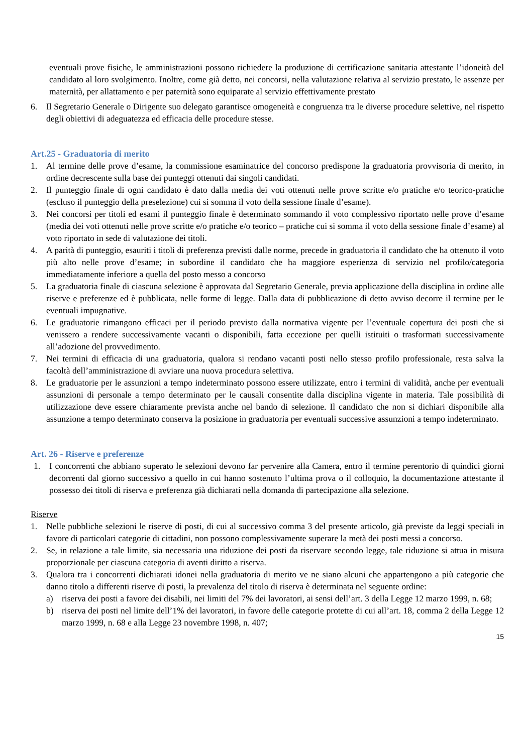eventuali prove fisiche, le amministrazioni possono richiedere la produzione di certificazione sanitaria attestante l’idoneità del candidato al loro svolgimento. Inoltre, come già detto, nei concorsi, nella valutazione relativa al servizio prestato, le assenze per maternità, per allattamento e per paternità sono equiparate al servizio effettivamente prestato
6. Il Segretario Generale o Dirigente suo delegato garantisce omogeneità e congruenza tra le diverse procedure selettive, nel rispetto degli obiettivi di adeguatezza ed efficacia delle procedure stesse.
Art.25 - Graduatoria di merito
1. Al termine delle prove d’esame, la commissione esaminatrice del concorso predispone la graduatoria provvisoria di merito, in ordine decrescente sulla base dei punteggi ottenuti dai singoli candidati.
2. Il punteggio finale di ogni candidato è dato dalla media dei voti ottenuti nelle prove scritte e/o pratiche e/o teorico-pratiche (escluso il punteggio della preselezione) cui si somma il voto della sessione finale d’esame).
3. Nei concorsi per titoli ed esami il punteggio finale è determinato sommando il voto complessivo riportato nelle prove d’esame (media dei voti ottenuti nelle prove scritte e/o pratiche e/o teorico – pratiche cui si somma il voto della sessione finale d’esame) al voto riportato in sede di valutazione dei titoli.
4. A parità di punteggio, esauriti i titoli di preferenza previsti dalle norme, precede in graduatoria il candidato che ha ottenuto il voto più alto nelle prove d’esame; in subordine il candidato che ha maggiore esperienza di servizio nel profilo/categoria immediatamente inferiore a quella del posto messo a concorso
5. La graduatoria finale di ciascuna selezione è approvata dal Segretario Generale, previa applicazione della disciplina in ordine alle riserve e preferenze ed è pubblicata, nelle forme di legge. Dalla data di pubblicazione di detto avviso decorre il termine per le eventuali impugnative.
6. Le graduatorie rimangono efficaci per il periodo previsto dalla normativa vigente per l’eventuale copertura dei posti che si venissero a rendere successivamente vacanti o disponibili, fatta eccezione per quelli istituiti o trasformati successivamente all’adozione del provvedimento.
7. Nei termini di efficacia di una graduatoria, qualora si rendano vacanti posti nello stesso profilo professionale, resta salva la facoltà dell’amministrazione di avviare una nuova procedura selettiva.
8. Le graduatorie per le assunzioni a tempo indeterminato possono essere utilizzate, entro i termini di validità, anche per eventuali assunzioni di personale a tempo determinato per le causali consentite dalla disciplina vigente in materia. Tale possibilità di utilizzazione deve essere chiaramente prevista anche nel bando di selezione. Il candidato che non si dichiari disponibile alla assunzione a tempo determinato conserva la posizione in graduatoria per eventuali successive assunzioni a tempo indeterminato.
Art. 26 - Riserve e preferenze
1. I concorrenti che abbiano superato le selezioni devono far pervenire alla Camera, entro il termine perentorio di quindici giorni decorrenti dal giorno successivo a quello in cui hanno sostenuto l’ultima prova o il colloquio, la documentazione attestante il possesso dei titoli di riserva e preferenza già dichiarati nella domanda di partecipazione alla selezione.
Riserve
1. Nelle pubbliche selezioni le riserve di posti, di cui al successivo comma 3 del presente articolo, già previste da leggi speciali in favore di particolari categorie di cittadini, non possono complessivamente superare la metà dei posti messi a concorso.
2. Se, in relazione a tale limite, sia necessaria una riduzione dei posti da riservare secondo legge, tale riduzione si attua in misura proporzionale per ciascuna categoria di aventi diritto a riserva.
3. Qualora tra i concorrenti dichiarati idonei nella graduatoria di merito ve ne siano alcuni che appartengono a più categorie che danno titolo a differenti riserve di posti, la prevalenza del titolo di riserva è determinata nel seguente ordine:
a) riserva dei posti a favore dei disabili, nei limiti del 7% dei lavoratori, ai sensi dell’art. 3 della Legge 12 marzo 1999, n. 68;
b) riserva dei posti nel limite dell’1% dei lavoratori, in favore delle categorie protette di cui all’art. 18, comma 2 della Legge 12 marzo 1999, n. 68 e alla Legge 23 novembre 1998, n. 407;
15